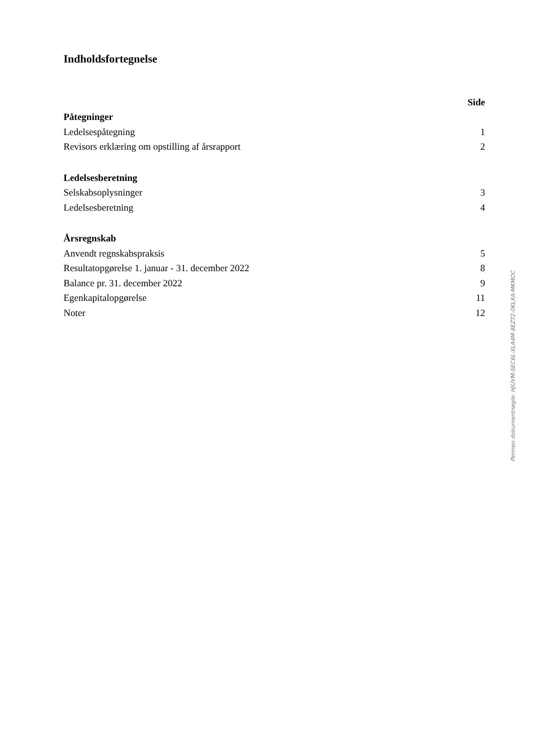Indholdsfortegnelse
| | Side |
| Påtegninger | |
| Ledelsespåtegning | 1 |
| Revisors erklæring om opstilling af årsrapport | 2 |
| Ledelsesberetning | |
| Selskabsoplysninger | 3 |
| Ledelsesberetning | 4 |
| Årsregnskab | |
| Anvendt regnskabspraksis | 5 |
| Resultatopgørelse 1. januar - 31. december 2022 | 8 |
| Balance pr. 31. december 2022 | 9 |
| Egenkapitalopgørelse | 11 |
| Noter | 12 |
Penneo dokumentnøgle: HJUVM-SEC6L-XLA4M-8EZT2-0KLXA-MKMOC